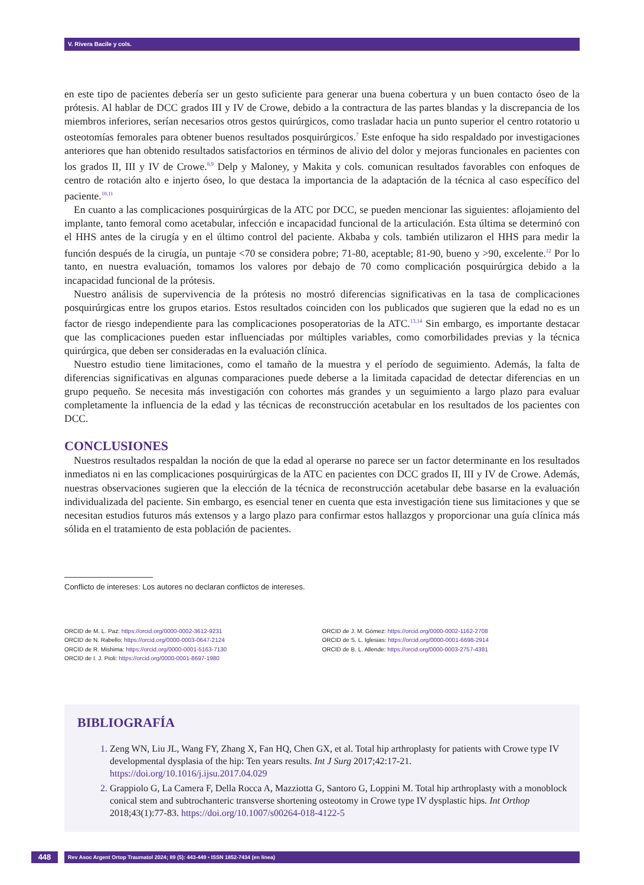V. Rivera Bacile y cols.
en este tipo de pacientes debería ser un gesto suficiente para generar una buena cobertura y un buen contacto óseo de la prótesis. Al hablar de DCC grados III y IV de Crowe, debido a la contractura de las partes blandas y la discrepancia de los miembros inferiores, serían necesarios otros gestos quirúrgicos, como trasladar hacia un punto superior el centro rotatorio u osteotomías femorales para obtener buenos resultados posquirúrgicos.<sup>7</sup> Este enfoque ha sido respaldado por investigaciones anteriores que han obtenido resultados satisfactorios en términos de alivio del dolor y mejoras funcionales en pacientes con los grados II, III y IV de Crowe.<sup>8,9</sup> Delp y Maloney, y Makita y cols. comunican resultados favorables con enfoques de centro de rotación alto e injerto óseo, lo que destaca la importancia de la adaptación de la técnica al caso específico del paciente.<sup>10,11</sup>
En cuanto a las complicaciones posquirúrgicas de la ATC por DCC, se pueden mencionar las siguientes: aflojamiento del implante, tanto femoral como acetabular, infección e incapacidad funcional de la articulación. Esta última se determinó con el HHS antes de la cirugía y en el último control del paciente. Akbaba y cols. también utilizaron el HHS para medir la función después de la cirugía, un puntaje <70 se considera pobre; 71-80, aceptable; 81-90, bueno y >90, excelente.<sup>12</sup> Por lo tanto, en nuestra evaluación, tomamos los valores por debajo de 70 como complicación posquirúrgica debido a la incapacidad funcional de la prótesis.
Nuestro análisis de supervivencia de la prótesis no mostró diferencias significativas en la tasa de complicaciones posquirúrgicas entre los grupos etarios. Estos resultados coinciden con los publicados que sugieren que la edad no es un factor de riesgo independiente para las complicaciones posoperatorias de la ATC.<sup>13,14</sup> Sin embargo, es importante destacar que las complicaciones pueden estar influenciadas por múltiples variables, como comorbilidades previas y la técnica quirúrgica, que deben ser consideradas en la evaluación clínica.
Nuestro estudio tiene limitaciones, como el tamaño de la muestra y el período de seguimiento. Además, la falta de diferencias significativas en algunas comparaciones puede deberse a la limitada capacidad de detectar diferencias en un grupo pequeño. Se necesita más investigación con cohortes más grandes y un seguimiento a largo plazo para evaluar completamente la influencia de la edad y las técnicas de reconstrucción acetabular en los resultados de los pacientes con DCC.
CONCLUSIONES
Nuestros resultados respaldan la noción de que la edad al operarse no parece ser un factor determinante en los resultados inmediatos ni en las complicaciones posquirúrgicas de la ATC en pacientes con DCC grados II, III y IV de Crowe. Además, nuestras observaciones sugieren que la elección de la técnica de reconstrucción acetabular debe basarse en la evaluación individualizada del paciente. Sin embargo, es esencial tener en cuenta que esta investigación tiene sus limitaciones y que se necesitan estudios futuros más extensos y a largo plazo para confirmar estos hallazgos y proporcionar una guía clínica más sólida en el tratamiento de esta población de pacientes.
Conflicto de intereses: Los autores no declaran conflictos de intereses.
ORCID de M. L. Paz: https://orcid.org/0000-0002-3612-9231
ORCID de N. Rabello: https://orcid.org/0000-0003-0647-2124
ORCID de R. Mishima: https://orcid.org/0000-0001-5163-7130
ORCID de I. J. Pioli: https://orcid.org/0000-0001-8697-1980
ORCID de J. M. Gómez: https://orcid.org/0000-0002-1162-2708
ORCID de S. L. Iglesias: https://orcid.org/0000-0001-6698-2914
ORCID de B. L. Allende: https://orcid.org/0000-0003-2757-4381
BIBLIOGRAFÍA
Zeng WN, Liu JL, Wang FY, Zhang X, Fan HQ, Chen GX, et al. Total hip arthroplasty for patients with Crowe type IV developmental dysplasia of the hip: Ten years results. Int J Surg 2017;42:17-21. https://doi.org/10.1016/j.ijsu.2017.04.029
Grappiolo G, La Camera F, Della Rocca A, Mazziotta G, Santoro G, Loppini M. Total hip arthroplasty with a monoblock conical stem and subtrochanteric transverse shortening osteotomy in Crowe type IV dysplastic hips. Int Orthop 2018;43(1):77-83. https://doi.org/10.1007/s00264-018-4122-5
448
Rev Asoc Argent Ortop Traumatol 2024; 89 (5): 443-449 • ISSN 1852-7434 (en línea)